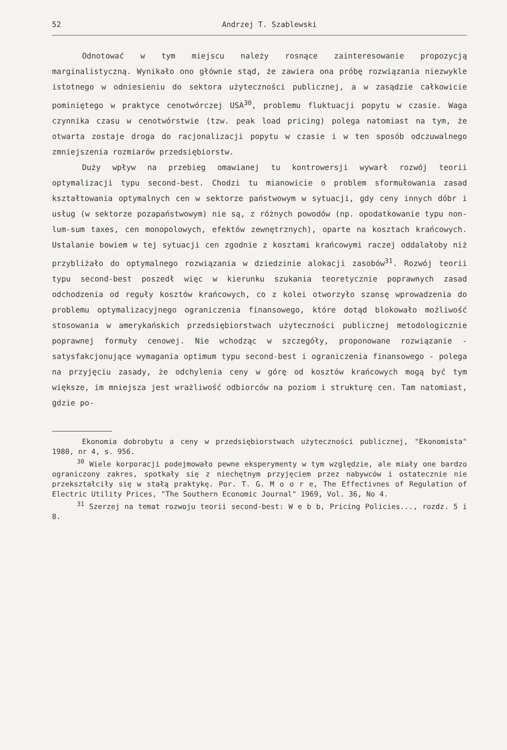52 Andrzej T. Szablewski
Odnotować w tym miejscu należy rosnące zainteresowanie propozycją marginalistyczną. Wynikało ono głównie stąd, że zawiera ona próbę rozwiązania niezwykle istotnego w odniesieniu do sektora użyteczności publicznej, a w zasądzie całkowicie pominiętego w praktyce cenotwórczej USA<sup>30</sup>, problemu fluktuacji popytu w czasie. Waga czynnika czasu w cenotwórstwie (tzw. peak load pricing) polega natomiast na tym, że otwarta zostaje droga do racjonalizacji popytu w czasie i w ten sposób odczuwalnego zmniejszenia rozmiarów przedsiębiorstw.
Duży wpływ na przebieg omawianej tu kontrowersji wywarł rozwój teorii optymalizacji typu second-best. Chodzi tu mianowicie o problem sformułowania zasad kształtowania optymalnych cen w sektorze państwowym w sytuacji, gdy ceny innych dóbr i usług (w sektorze pozapaństwowym) nie są, z różnych powodów (np. opodatkowanie typu non-lum-sum taxes, cen monopolowych, efektów zewnętrznych), oparte na kosztach krańcowych. Ustalanie bowiem w tej sytuacji cen zgodnie z kosztami krańcowymi raczej oddalałoby niż przybliżało do optymalnego rozwiązania w dziedzinie alokacji zasobów<sup>31</sup>. Rozwój teorii typu second-best poszedł więc w kierunku szukania teoretycznie poprawnych zasad odchodzenia od reguły kosztów krańcowych, co z kolei otworzyło szansę wprowadzenia do problemu optymalizacyjnego ograniczenia finansowego, które dotąd blokowało możliwość stosowania w amerykańskich przedsiębiorstwach użyteczności publicznej metodologicznie poprawnej formuły cenowej. Nie wchodząc w szczegóły, proponowane rozwiązanie - satysfakcjonujące wymagania optimum typu second-best i ograniczenia finansowego - polega na przyjęciu zasady, że odchylenia ceny w górę od kosztów krańcowych mogą być tym większe, im mniejsza jest wrażliwość odbiorców na poziom i strukturę cen. Tam natomiast, gdzie po-
Ekonomia dobrobytu a ceny w przedsiębiorstwach użyteczności publicznej, "Ekonomista" 1980, nr 4, s. 956.
<sup>30</sup> Wiele korporacji podejmowało pewne eksperymenty w tym względzie, ale miały one bardzo ograniczony zakres, spotkały się z niechętnym przyjęciem przez nabywców i ostatecznie nie przekształciły się w stałą praktykę. Por. T. G. M o o r e, The Effectivnes of Regulation of Electric Utility Prices, "The Southern Economic Journal" 1969, Vol. 36, No 4.
<sup>31</sup> Szerzej na temat rozwoju teorii second-best: W e b b, Pricing Policies..., rozdz. 5 i 8.